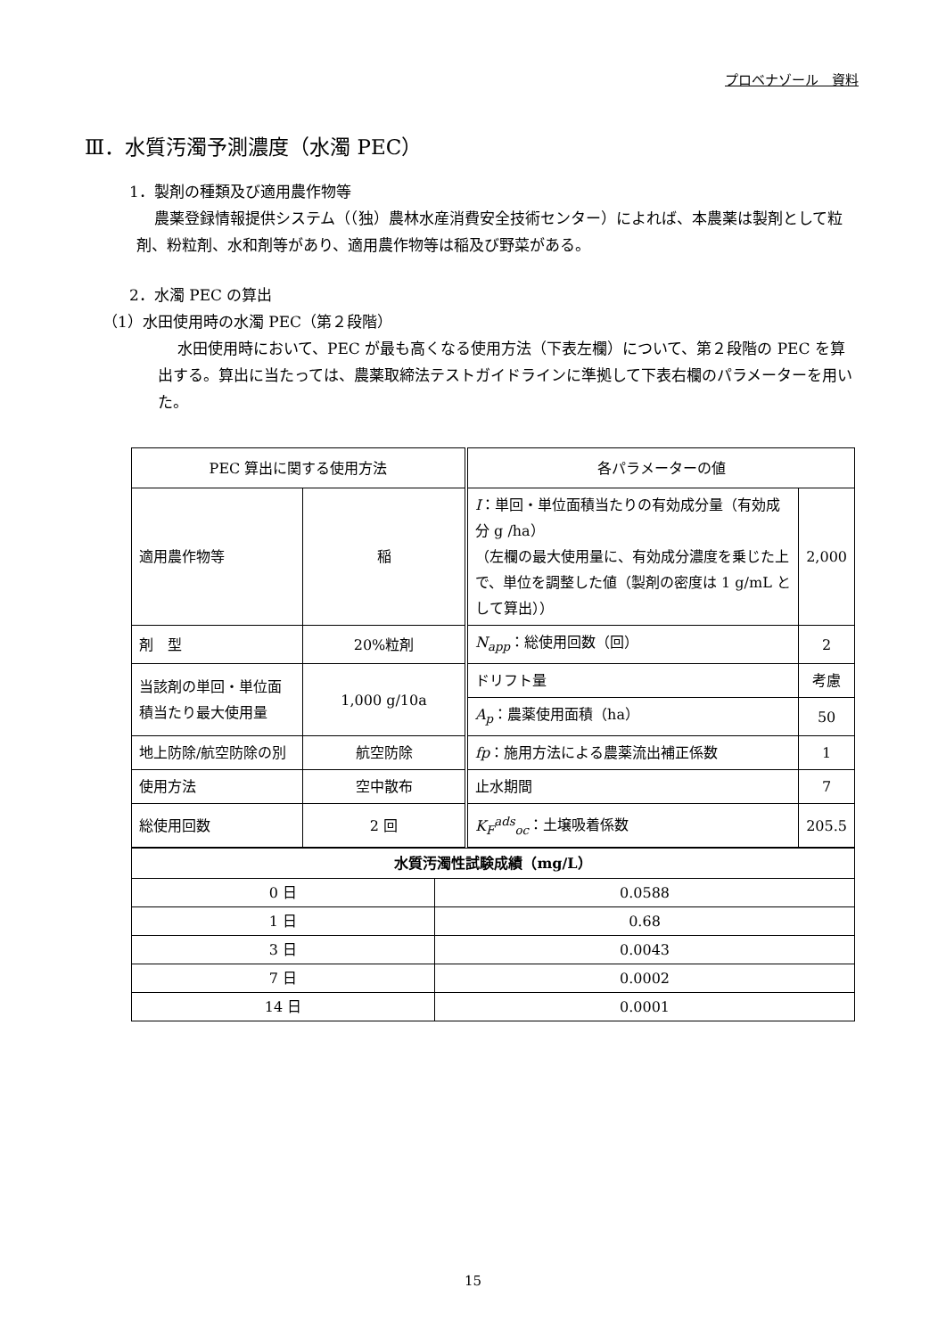プロベナゾール　資料
Ⅲ．水質汚濁予測濃度（水濁 PEC）
1．製剤の種類及び適用農作物等
農薬登録情報提供システム（（独）農林水産消費安全技術センター）によれば、本農薬は製剤として粒剤、粉粒剤、水和剤等があり、適用農作物等は稲及び野菜がある。
2．水濁 PEC の算出
（1）水田使用時の水濁 PEC（第２段階）
水田使用時において、PEC が最も高くなる使用方法（下表左欄）について、第２段階の PEC を算出する。算出に当たっては、農薬取締法テストガイドラインに準拠して下表右欄のパラメーターを用いた。
| PEC 算出に関する使用方法 | | 各パラメーターの値 | |
| --- | --- | --- | --- |
| 適用農作物等 | 稲 | I ：単回・単位面積当たりの有効成分量（有効成分 g /ha） （左欄の最大使用量に、有効成分濃度を乗じた上で、単位を調整した値（製剤の密度は 1 g/mL として算出）） | 2,000 |
| 剤 型 | 20%粒剤 | N<sub>app</sub> ：総使用回数（回） | 2 |
| 当該剤の単回・単位面積当たり最大使用量 | 1,000 g/10a | ドリフト量 | 考慮 |
| | | A<sub>p</sub> ：農薬使用面積（ha） | 50 |
| 地上防除/航空防除の別 | 航空防除 | fp ：施用方法による農薬流出補正係数 | 1 |
| 使用方法 | 空中散布 | 止水期間 | 7 |
| 総使用回数 | 2 回 | K<sub>F</sub><sup>ads</sup><sub>oc</sub> ：土壌吸着係数 | 205.5 |
| 水質汚濁性試験成績（mg/L） | |
| --- | --- |
| 0 日 | 0.0588 |
| 1 日 | 0.68 |
| 3 日 | 0.0043 |
| 7 日 | 0.0002 |
| 14 日 | 0.0001 |
15